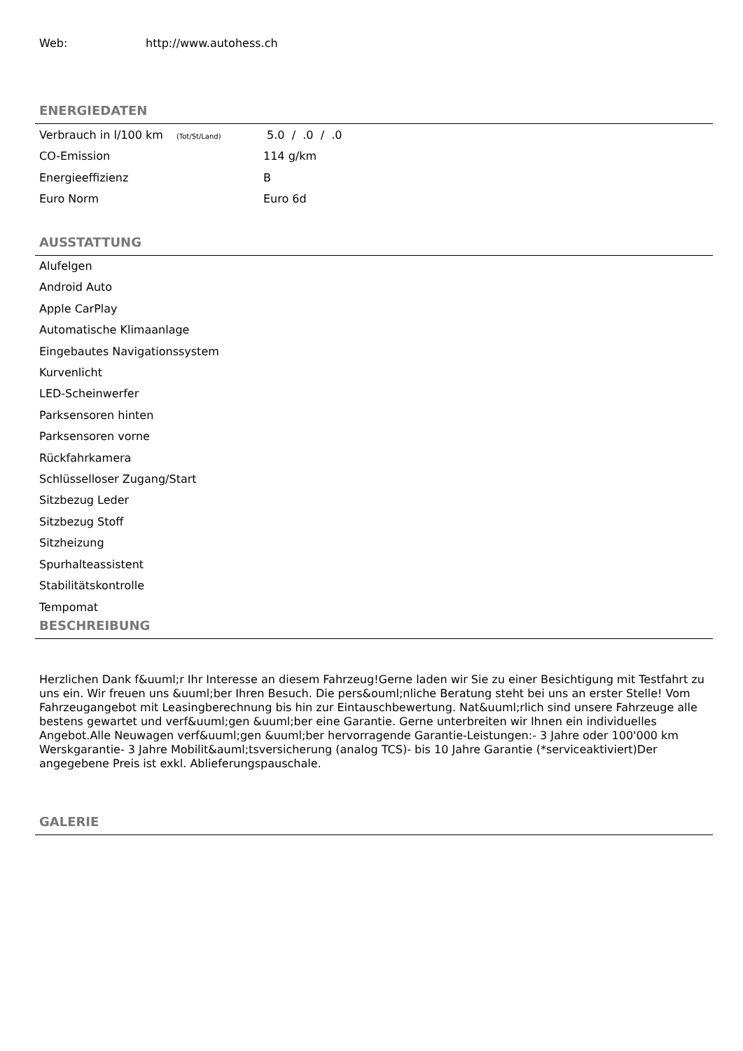Web: http://www.autohess.ch
ENERGIEDATEN
| Verbrauch in l/100 km (Tot/St/Land) | 5.0 / .0 / .0 |
| CO-Emission | 114 g/km |
| Energieeffizienz | B |
| Euro Norm | Euro 6d |
AUSSTATTUNG
Alufelgen
Android Auto
Apple CarPlay
Automatische Klimaanlage
Eingebautes Navigationssystem
Kurvenlicht
LED-Scheinwerfer
Parksensoren hinten
Parksensoren vorne
Rückfahrkamera
Schlüsselloser Zugang/Start
Sitzbezug Leder
Sitzbezug Stoff
Sitzheizung
Spurhalteassistent
Stabilitätskontrolle
Tempomat
BESCHREIBUNG
Herzlichen Dank f&uuml;r Ihr Interesse an diesem Fahrzeug!Gerne laden wir Sie zu einer Besichtigung mit Testfahrt zu uns ein. Wir freuen uns &uuml;ber Ihren Besuch. Die pers&ouml;nliche Beratung steht bei uns an erster Stelle! Vom Fahrzeugangebot mit Leasingberechnung bis hin zur Eintauschbewertung. Nat&uuml;rlich sind unsere Fahrzeuge alle bestens gewartet und verf&uuml;gen &uuml;ber eine Garantie. Gerne unterbreiten wir Ihnen ein individuelles Angebot.Alle Neuwagen verf&uuml;gen &uuml;ber hervorragende Garantie-Leistungen:- 3 Jahre oder 100'000 km Werskgarantie- 3 Jahre Mobilit&auml;tsversicherung (analog TCS)- bis 10 Jahre Garantie (*serviceaktiviert)Der angegebene Preis ist exkl. Ablieferungspauschale.
GALERIE